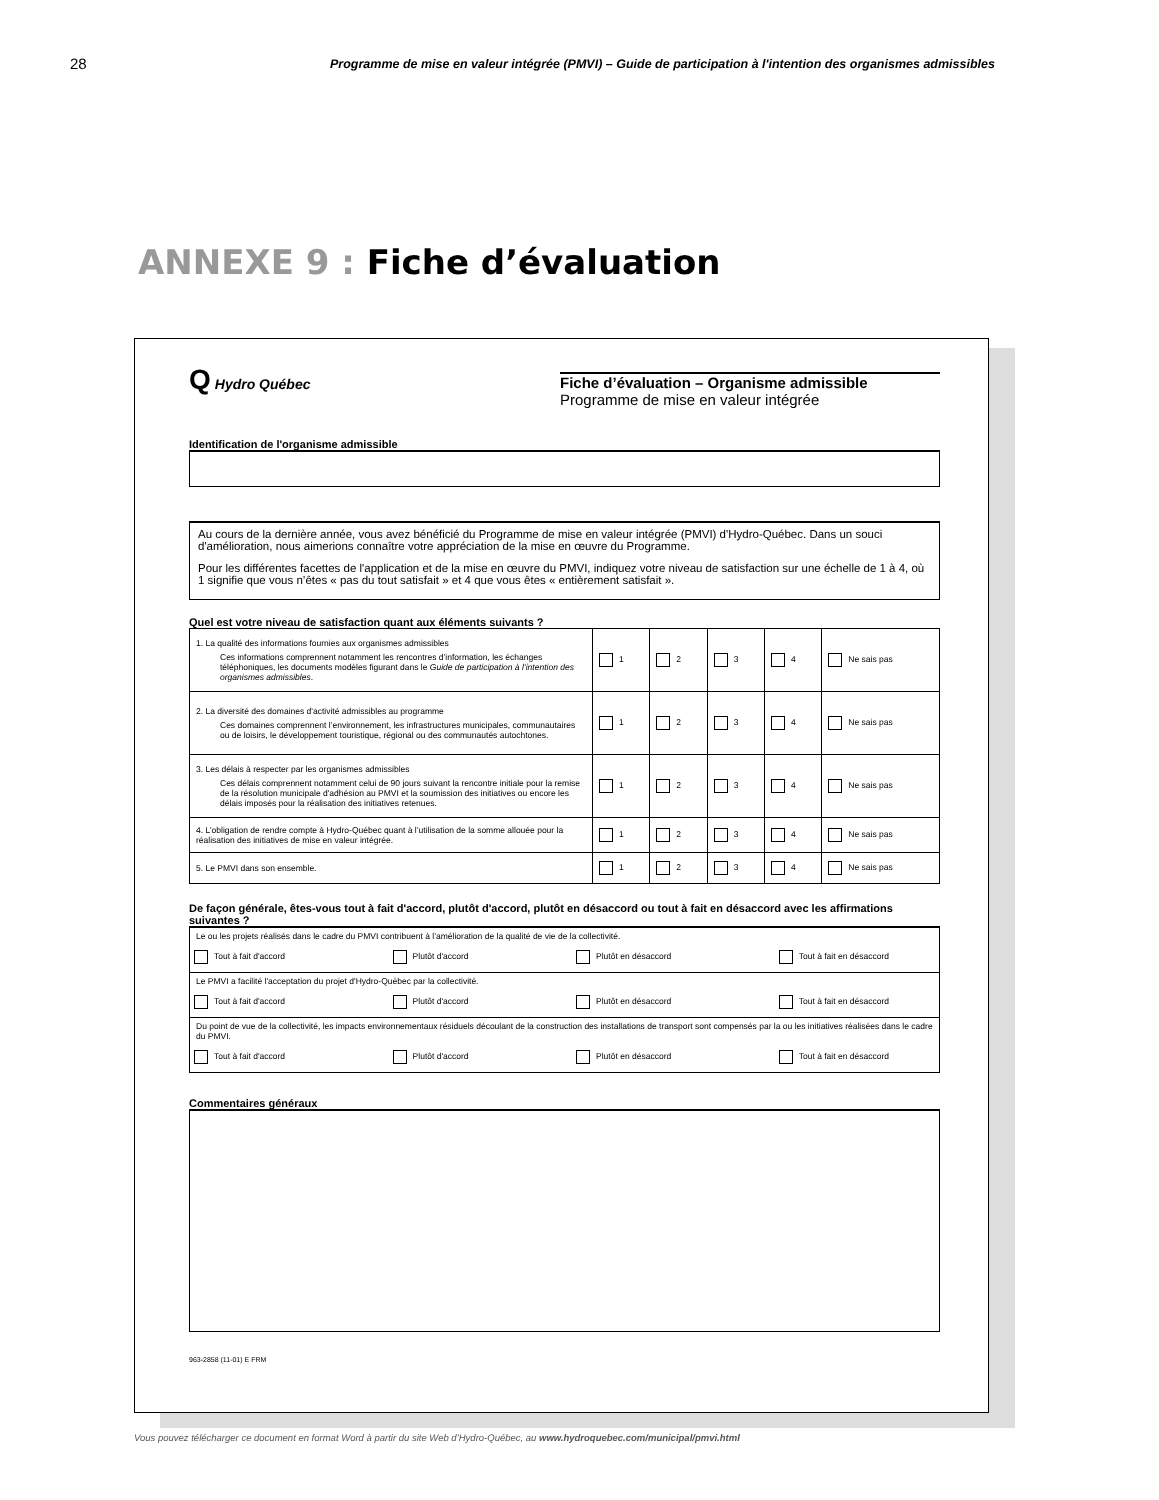28
Programme de mise en valeur intégrée (PMVI) – Guide de participation à l'intention des organismes admissibles
ANNEXE 9 : Fiche d’évaluation
Q Hydro Québec
Fiche d’évaluation – Organisme admissible
Programme de mise en valeur intégrée
Identification de l'organisme admissible
Au cours de la dernière année, vous avez bénéficié du Programme de mise en valeur intégrée (PMVI) d'Hydro-Québec. Dans un souci d'amélioration, nous aimerions connaître votre appréciation de la mise en œuvre du Programme.
Pour les différentes facettes de l'application et de la mise en œuvre du PMVI, indiquez votre niveau de satisfaction sur une échelle de 1 à 4, où 1 signifie que vous n’êtes « pas du tout satisfait » et 4 que vous êtes « entièrement satisfait ».
Quel est votre niveau de satisfaction quant aux éléments suivants ?
| 1. La qualité des informations fournies aux organismes admissibles Ces informations comprennent notamment les rencontres d’information, les échanges téléphoniques, les documents modèles figurant dans le Guide de participation à l’intention des organismes admissibles . | 1 | 2 | 3 | 4 | Ne sais pas |
| 2. La diversité des domaines d'activité admissibles au programme Ces domaines comprennent l’environnement, les infrastructures municipales, communautaires ou de loisirs, le développement touristique, régional ou des communautés autochtones. | 1 | 2 | 3 | 4 | Ne sais pas |
| 3. Les délais à respecter par les organismes admissibles Ces délais comprennent notamment celui de 90 jours suivant la rencontre initiale pour la remise de la résolution municipale d'adhésion au PMVI et la soumission des initiatives ou encore les délais imposés pour la réalisation des initiatives retenues. | 1 | 2 | 3 | 4 | Ne sais pas |
| 4. L’obligation de rendre compte à Hydro-Québec quant à l’utilisation de la somme allouée pour la réalisation des initiatives de mise en valeur intégrée. | 1 | 2 | 3 | 4 | Ne sais pas |
| 5. Le PMVI dans son ensemble. | 1 | 2 | 3 | 4 | Ne sais pas |
De façon générale, êtes-vous tout à fait d'accord, plutôt d'accord, plutôt en désaccord ou tout à fait en désaccord avec les affirmations suivantes ?
Le ou les projets réalisés dans le cadre du PMVI contribuent à l’amélioration de la qualité de vie de la collectivité.
Tout à fait d'accord Plutôt d'accord Plutôt en désaccord Tout à fait en désaccord
Le PMVI a facilité l'acceptation du projet d'Hydro-Québec par la collectivité.
Tout à fait d'accord Plutôt d'accord Plutôt en désaccord Tout à fait en désaccord
Du point de vue de la collectivité, les impacts environnementaux résiduels découlant de la construction des installations de transport sont compensés par la ou les initiatives réalisées dans le cadre du PMVI.
Tout à fait d'accord Plutôt d'accord Plutôt en désaccord Tout à fait en désaccord
Commentaires généraux
963-2858 (11-01) E FRM
Vous pouvez télécharger ce document en format Word à partir du site Web d’Hydro-Québec, au www.hydroquebec.com/municipal/pmvi.html